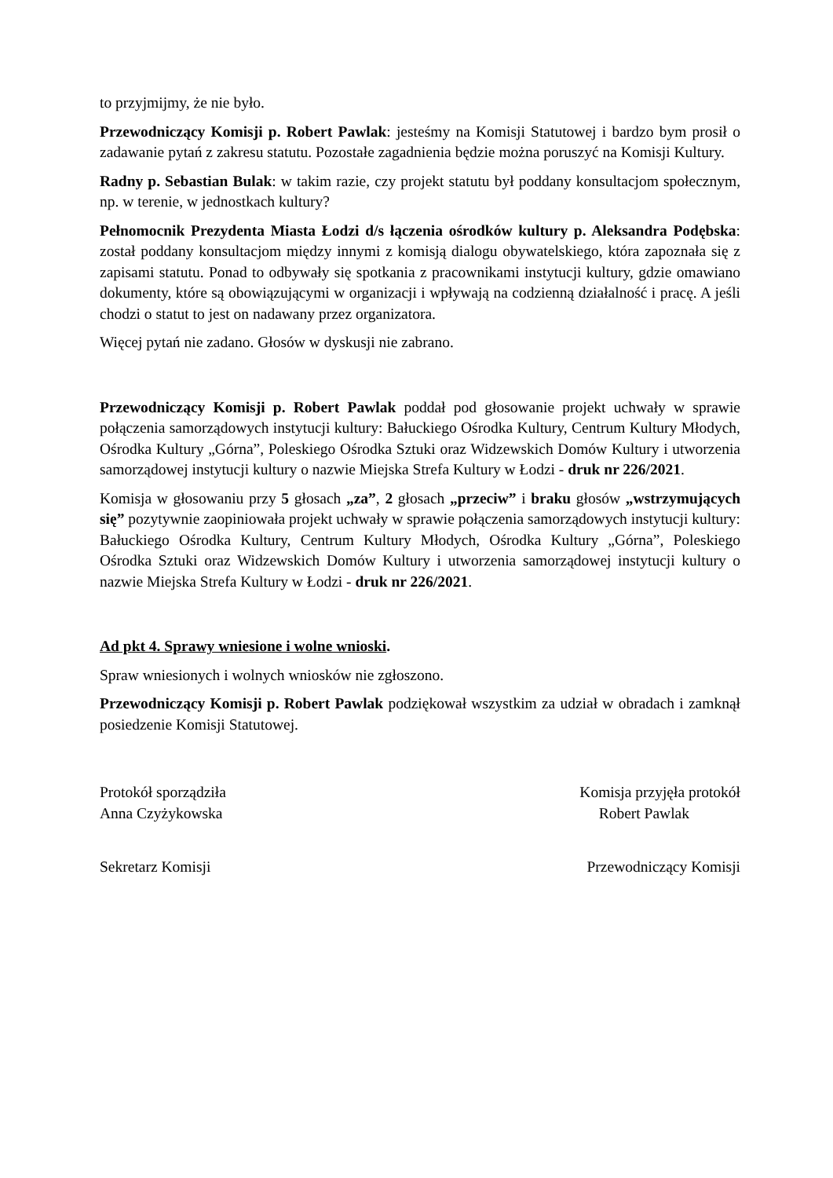to przyjmijmy, że nie było.
Przewodniczący Komisji p. Robert Pawlak: jesteśmy na Komisji Statutowej i bardzo bym prosił o zadawanie pytań z zakresu statutu. Pozostałe zagadnienia będzie można poruszyć na Komisji Kultury.
Radny p. Sebastian Bulak: w takim razie, czy projekt statutu był poddany konsultacjom społecznym, np. w terenie, w jednostkach kultury?
Pełnomocnik Prezydenta Miasta Łodzi d/s łączenia ośrodków kultury p. Aleksandra Podębska: został poddany konsultacjom między innymi z komisją dialogu obywatelskiego, która zapoznała się z zapisami statutu. Ponad to odbywały się spotkania z pracownikami instytucji kultury, gdzie omawiano dokumenty, które są obowiązującymi w organizacji i wpływają na codzienną działalność i pracę. A jeśli chodzi o statut to jest on nadawany przez organizatora.
Więcej pytań nie zadano. Głosów w dyskusji nie zabrano.
Przewodniczący Komisji p. Robert Pawlak poddał pod głosowanie projekt uchwały w sprawie połączenia samorządowych instytucji kultury: Bałuckiego Ośrodka Kultury, Centrum Kultury Młodych, Ośrodka Kultury „Górna”, Poleskiego Ośrodka Sztuki oraz Widzewskich Domów Kultury i utworzenia samorządowej instytucji kultury o nazwie Miejska Strefa Kultury w Łodzi - druk nr 226/2021.
Komisja w głosowaniu przy 5 głosach „za”, 2 głosach „przeciw” i braku głosów „wstrzymujących się” pozytywnie zaopiniowała projekt uchwały w sprawie połączenia samorządowych instytucji kultury: Bałuckiego Ośrodka Kultury, Centrum Kultury Młodych, Ośrodka Kultury „Górna”, Poleskiego Ośrodka Sztuki oraz Widzewskich Domów Kultury i utworzenia samorządowej instytucji kultury o nazwie Miejska Strefa Kultury w Łodzi - druk nr 226/2021.
Ad pkt 4. Sprawy wniesione i wolne wnioski.
Spraw wniesionych i wolnych wniosków nie zgłoszono.
Przewodniczący Komisji p. Robert Pawlak podziękował wszystkim za udział w obradach i zamknął posiedzenie Komisji Statutowej.
Protokół sporządziła
Anna Czyżykowska
Komisja przyjęła protokół
Robert Pawlak
Sekretarz Komisji Przewodniczący Komisji